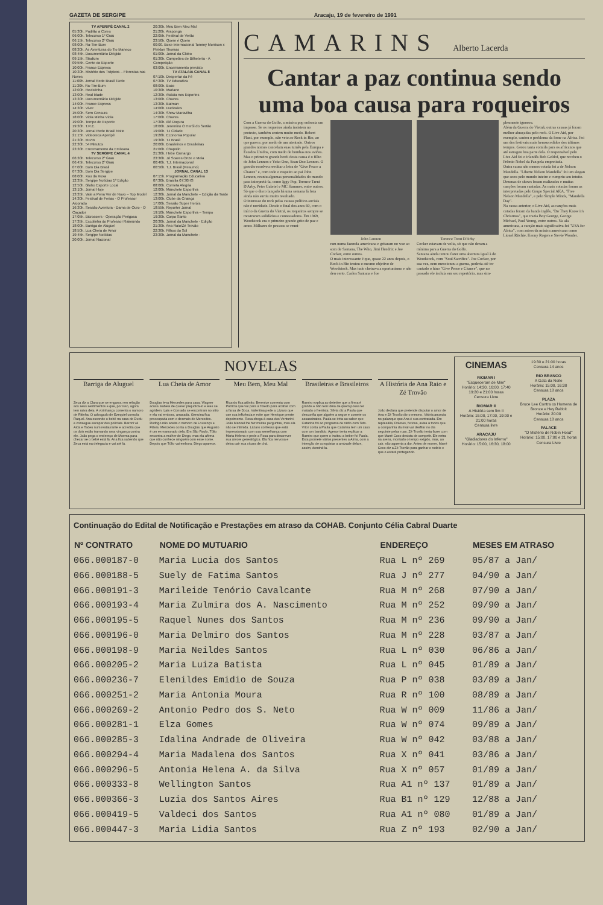GAZETA DE SERGIPE Aracaju, 19 de fevereiro de 1991
TV APERIPÊ CANAL 2
05:30h. Padrão a Cores
06:00h. Telecurso 1º Grau
06:15h. Telecurso 2º Grau
08:00h. Ra-Tim-Bum
08:30h. As Aventuras do Tio Maneco
08:45h. Documentário Dirigido
09:15h. Stadium
09:55h. Gente do Esporte
10:00h. France Express
10:30h. Mistério dos Trópicos – Florestas nas Noves
11:00h. Jornal Rede Brasil Tarde
11:30h. Ra-Tim-Bum
12:00h. Revistinha
13:00h. Real Idade
13:30h. Documentário Dirigido
14:00h. France Express
14:30h. Viver
15:00h. Sem Censura
18:00h. Viola Minha Viola
19:00h. Tempo de Esporte
19:30h. T.R.E.
20:30h. Jornal Rede Brasil Noite
21:15h. Videoteca Aperipê
21:30h. M.P.B
22:30h. 54 Minutos
23:30h. Encerramento da Emissora
TV SERGIPE CANAL 4
06:30h. Telecurso 2º Grau
06:45h. Telecurso 2º Grau
07:00h. Bom Dia Brasil
07:30h. Bom Dia Sergipe
08:00h. Xou da Xuxa
12:35h. Sergipe Notícias 1ª Edição
12:50h. Globo Esporte Local
13:10h. Jornal Hoje
13:35h. Vale a Pena Ver de Novo – Top Model
14:30h. Festival de Ferias - O Professor Aloprado
16:30h. Sessão Aventura - Dama de Ouro - O Caçador
17:05h. Bicrossers - Operação Perigosa
17:35h. Escolinha do Professor Raimundo
18:00h. Barriga de Aluguel
18:50h. Lua Cheia de Amor
19:45h. Sergipe Notícias
20:00h. Jornal Nacional
20:30h. Meu Bem Meu Mal
21:20h. Araponga
22:05h. Festival de Verão
23:50h. Quem é Quem
00:00. Boxe Internacional Tommy Morrison x Pinklon Thomas
01:00h. Jornal da Globo
01:30h. Campeões de Bilheteria - A Competição
03:00h. Encerramento previsto
TV ATALAIA CANAL 8
07:10h. Despertar da Fé
07:30h. TV Educativa
08:00h. Bozo
10:30h. Mariane
12:30h. Atalaia nos Esportes
13:00h. Chaves
13:30h. Batman
14:00h. Ducktales
14:30h. Show Maravilha
17:00h. Chaves
17:30h. Alô Doçura
18:00h. Jeremino O Herói do Sertão
19:00h. TJ Cidade
19:28h. Economia Popular
19:30h. TJ Brasil
20:00h. Brasileiros e Brasileiras
21:00h. Chapolin
21:30h. Hebe Camargo
23:30h. Jô Soares Onze e Meia
00:40h. T.J. Internacional
00:50h. T.J. Brasil (Resumo)
JORNAL CANAL 13
07:15h. Programação Educativa
07:30h. Brasília 07:30HS
08:00h. Corneta Alegria
12:00h. Manchete Esportiva
12:30h. Jornal da Manchete – Edição da Tarde
13:00h. Clube da Criança
17:00h. Sessão Super Heróis
18:55h. Repórter Jornal
19:10h. Manchete Esportiva – Tempo
19:30h. Corpo Santo
20:30h. Jornal da Manchete - Edição
21:30h. Ana Raio/Zé Trovão
22:30h. Filhos do Sol
23:30h. Jornal da Manchete -
CAMARINS Alberto Lacerda
Cantar a paz continua sendo uma boa causa para roqueiros
Com a Guerra do Golfo, a música pop enfrenta um impasse. Se os roqueiros ainda insistem no protesto, também sentem muito medo. Robert Plant, por exemplo, não veio ao Rock in Rio, ao que parece, por medo de um atentado. Outros grandes nomes cancelam suas turnês pela Europa e Estados Unidos, com medo de bombas nos aviões.
Mas o primeiro grande herói desta causa é o filho de John Lennon e Yoko Ono, Sean Ono Lennon. O garotão resolveu reeditar a letra de "Give Peace a Chance" e, com todo o respeito ao pai John Lennon, reuniu algumas personalidades do mundo para interpretá-la, como Iggy Pop, Terence Trent D'Arby, Peter Gabriel e MC Hammer, entre outros. Só que o disco lançado há uma semana lá fora ainda não surtiu muito resultado.
O interesse do rock pelas causas político-sociais não é novidade. Desde o final dos anos 60, com o início da Guerra do Vietnã, os roqueiros sempre se mostraram solidários e contestadores. Em 1969, Woodstock era o primeiro grande grito de paz e amor. Milhares de pessoas se reuni-
John Lennonram numa fazenda americana e gritaram no war ao som de Santana, The Who, Jimi Hendrix e Joe Cocker, entre outros.
O mais interessante é que, quase 22 anos depois, o Rock in Rio tentou o mesmo objetivo de Woodstock. Mas tudo cheirava a oportunismo e não deu certo. Carlos Santana e Joe
Terence Trent D'ArbyCocker estavam de volta, só que não deram a mínima para a Guerra do Golfo.
Santana ainda tentou fazer uma abertura igual à de Woodstock, com "Soul Sacrifice". Joe Cocker, por sua vez, nem mencionou a guerra, poderia até ter cantado o hino "Give Peace e Chance", que no passado ele incluía em seu repertório, mas sim-
plesmente ignorou.
Além da Guerra do Vietnã, outras causas já foram melhor abraçadas pelo rock. O Live Aid, por exemplo, cantou o problema da fome na África. Foi um dos festivais mais bemsucedidos dos últimos tempos. Gerou tanta comida para os africanos que até estragou boa parte dela. O responsável pelo Live Aid foi o irlandês Bob Geldof, que recebeu o Prêmio Nobel da Paz pela empreitada.
Outra causa não menos cotada foi a de Nelson Mandella. "Liberte Nelson Mandella" foi um slogan que soou pelo mundo inteiro e cumpriu seu intuito. Dezenas de shows foram realizados e muitas canções foram cantadas. As mais cotadas foram as interpretadas pelo Grupo Special AKA, "Free Nelson Mandella", e pelo Simple Minds, "Mandella Day".
Na causa anterior, o Live Aid, as canções mais cotadas foram da banda inglês, "Do They Know it's Christmas", que trazia Boy George, George Michael, Paul Young, entre outros. Na ala americana, a canção mais significativa foi "USA for Africa", com astros da música americana como Lionel Ritchie, Kenny Rogers e Stevie Wonder.
NOVELAS
Barriga de Aluguel
Zeca diz a Clara que se enganou em relação aos seus sentimentos e que, por isso, agora tem raiva dela. A vizinhança comenta o namoro de Ritinha. O advogado de Ezequiel consola Raquel. Ana esconde o bebê na casa de Dudu e consegue escapar dos policiais. Baroni vê Aída e Tadeu num restaurante e acredita que os dois estão tramando uma vingança contra ele. João pega o endereço de Moema para checar se o bebê está lá. Ana fica sabendo que Zeca está na delegacia e vai até lá.
Lua Cheia de Amor
Douglas leva Mercedes para casa. Wagner acusa Isabela de querer prejudicá-lo e eles se agridem. Lais e Conrado se encontram no sítio e ela vai embora, arrasada. Genuína fica preocupada com o desmaio de Mercedes. Rodrigo não aceita o namoro de Lourenço e Flávia. Mercedes conta a Douglas que Augusto é um ex-namorado dela. Em São Paulo, Túlio encontra a mulher de Diego, mas ela afirma que não conhece ninguém com esse nome. Depois que Túlio vai embora, Diego aparece.
Meu Bem, Meu Mal
Ricardo fica atônito. Berenice comenta com Patrícia que vai para a Toledo para acabar com a farsa de Doca. Valentina pede a Lázaro que use sua influência e evite que Henrique preste depoimento. Rosa chega à casa dos Venturini. João Manoel lhe faz muitas perguntas, mas ela não se intimida. Lázaro confessa que está impressionado com sua semelhança com Maria Helena e pede a Rosa para descrever sua árvore genealógica. Ela fica nervosa e deixa cair sua xícara de chá.
Brasileiras e Brasileiros
Ramiro explica ao detetive que a firma é grande e não tem idéia de quem possa ter matado o frentista. Sílvia diz a Paula que desconfia que alguém a segue e comete os assassinatos. Paula se irrita ao saber que Catarina foi ao programa de rádio com Toto. Vítor conta a Paula que Catarina tem um caso com um bandido. Agenor tenta explicar a Ramiro que quem o incitou a beber foi Paula. Esta promete vários presentes a Alma, com a intenção de conquistar a amizade dela e, assim, dominá-la.
A História de Ana Raio e Zé Trovão
João declara que pretende disputar o amor de Ana e Zé Trovão diz o mesmo. Vitória anuncia no palanque que Ana é sua contratada. Em represália, Dolores, furiosa, avisa a todos que a companhia da rival vai desfilar no dia seguinte pelas ruas. Zé Trovão tenta fazer com que Mané Coxo desista de competir. Ele entra na arena, montado o tempo exigido, mas, ao cair, não aguenta a dor. Antes de morrer, Mané Coxo diz a Zé Trovão para ganhar o rodeio e que o estará protegendo.
CINEMAS
RIOMAR I
"Esqueceram de Mim"
Horário: 14:20, 16:00, 17:40 19:20 e 21:00 horas
Censura Livre
RIOMAR II
A História sem fim II
Horário: 15:00, 17:00, 19:00 e 21:00 horas
Censura livre
ARACAJU
"Gladiadores do Inferno"
Horário: 15:00, 16:30, 18:00 19:30 e 21:00 horas
Censura 14 anos
RIO BRANCO
A Gata da Noite
Horário: 15:00, 16:30
Censura 18 anos
PLAZA
Bruce Lee Contra os Homens de Bronze e Hey Rabbit
Horário: 20:00
Censura 18 anos
PALACE
"O Mistério de Robin Hood"
Horário: 15:00, 17:00 e 21 horas
Censura Livre
Continuação do Edital de Notificação e Prestações em atraso da COHAB. Conjunto Célia Cabral Duarte
| Nº CONTRATO | NOME DO MUTUARIO | ENDEREÇO | MESES EM ATRASO |
| --- | --- | --- | --- |
| 066.000187-0 | Maria Lucia dos Santos | Rua L nº 269 | 05/87 a Jan/ |
| 066.000188-5 | Suely de Fatima Santos | Rua J nº 277 | 04/90 a Jan/ |
| 066.000191-3 | Marileide Tenório Cavalcante | Rua M nº 268 | 07/90 a Jan/ |
| 066.000193-4 | Maria Zulmira dos A. Nascimento | Rua M nº 252 | 09/90 a Jan/ |
| 066.000195-5 | Raquel Nunes dos Santos | Rua M nº 236 | 09/90 a Jan/ |
| 066.000196-0 | Maria Delmiro dos Santos | Rua M nº 228 | 03/87 a Jan/ |
| 066.000198-9 | Maria Neildes Santos | Rua L nº 030 | 06/86 a Jan/ |
| 066.000205-2 | Maria Luiza Batista | Rua L nº 045 | 01/89 a Jan/ |
| 066.000236-7 | Elenildes Emidio de Souza | Rua P nº 038 | 03/89 a Jan/ |
| 066.000251-2 | Maria Antonia Moura | Rua R nº 100 | 08/89 a Jan/ |
| 066.000269-2 | Antonio Pedro dos S. Neto | Rua W nº 009 | 11/86 a Jan/ |
| 066.000281-1 | Elza Gomes | Rua W nº 074 | 09/89 a Jan/ |
| 066.000285-3 | Idalina Andrade de Oliveira | Rua W nº 042 | 03/88 a Jan/ |
| 066.000294-4 | Maria Madalena dos Santos | Rua X nº 041 | 03/86 a Jan/ |
| 066.000296-5 | Antonia Helena A. da Silva | Rua X nº 057 | 01/89 a Jan/ |
| 066.000333-8 | Wellington Santos | Rua A1 nº 137 | 01/89 a Jan/ |
| 066.000366-3 | Luzia dos Santos Aires | Rua B1 nº 129 | 12/88 a Jan/ |
| 066.000419-5 | Valdeci dos Santos | Rua A1 nº 080 | 01/89 a Jan/ |
| 066.000447-3 | Maria Lidia Santos | Rua Z nº 193 | 02/90 a Jan/ |